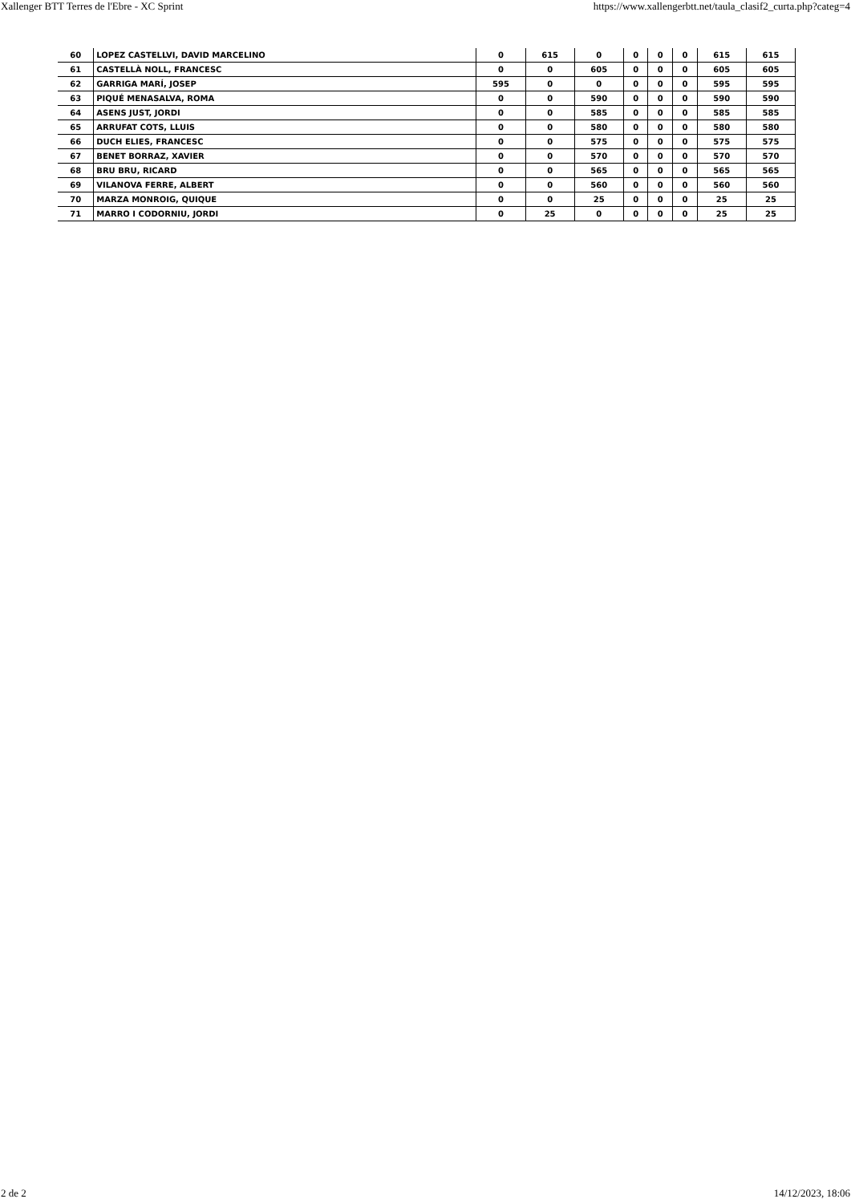Xallenger BTT Terres de l'Ebre - XC Sprint https://www.xallengerbtt.net/taula_clasif2_curta.php?categ=4
| 60 | LOPEZ CASTELLVI, DAVID MARCELINO | 0 | 615 | 0 | 0 | 0 | 0 | 615 | 615 |
| 61 | CASTELLÀ NOLL, FRANCESC | 0 | 0 | 605 | 0 | 0 | 0 | 605 | 605 |
| 62 | GARRIGA MARÍ, JOSEP | 595 | 0 | 0 | 0 | 0 | 0 | 595 | 595 |
| 63 | PIQUÉ MENASALVA, ROMA | 0 | 0 | 590 | 0 | 0 | 0 | 590 | 590 |
| 64 | ASENS JUST, JORDI | 0 | 0 | 585 | 0 | 0 | 0 | 585 | 585 |
| 65 | ARRUFAT COTS, LLUIS | 0 | 0 | 580 | 0 | 0 | 0 | 580 | 580 |
| 66 | DUCH ELIES, FRANCESC | 0 | 0 | 575 | 0 | 0 | 0 | 575 | 575 |
| 67 | BENET BORRAZ, XAVIER | 0 | 0 | 570 | 0 | 0 | 0 | 570 | 570 |
| 68 | BRU BRU, RICARD | 0 | 0 | 565 | 0 | 0 | 0 | 565 | 565 |
| 69 | VILANOVA FERRE, ALBERT | 0 | 0 | 560 | 0 | 0 | 0 | 560 | 560 |
| 70 | MARZA MONROIG, QUIQUE | 0 | 0 | 25 | 0 | 0 | 0 | 25 | 25 |
| 71 | MARRO I CODORNIU, JORDI | 0 | 25 | 0 | 0 | 0 | 0 | 25 | 25 |
2 de 2 14/12/2023, 18:06